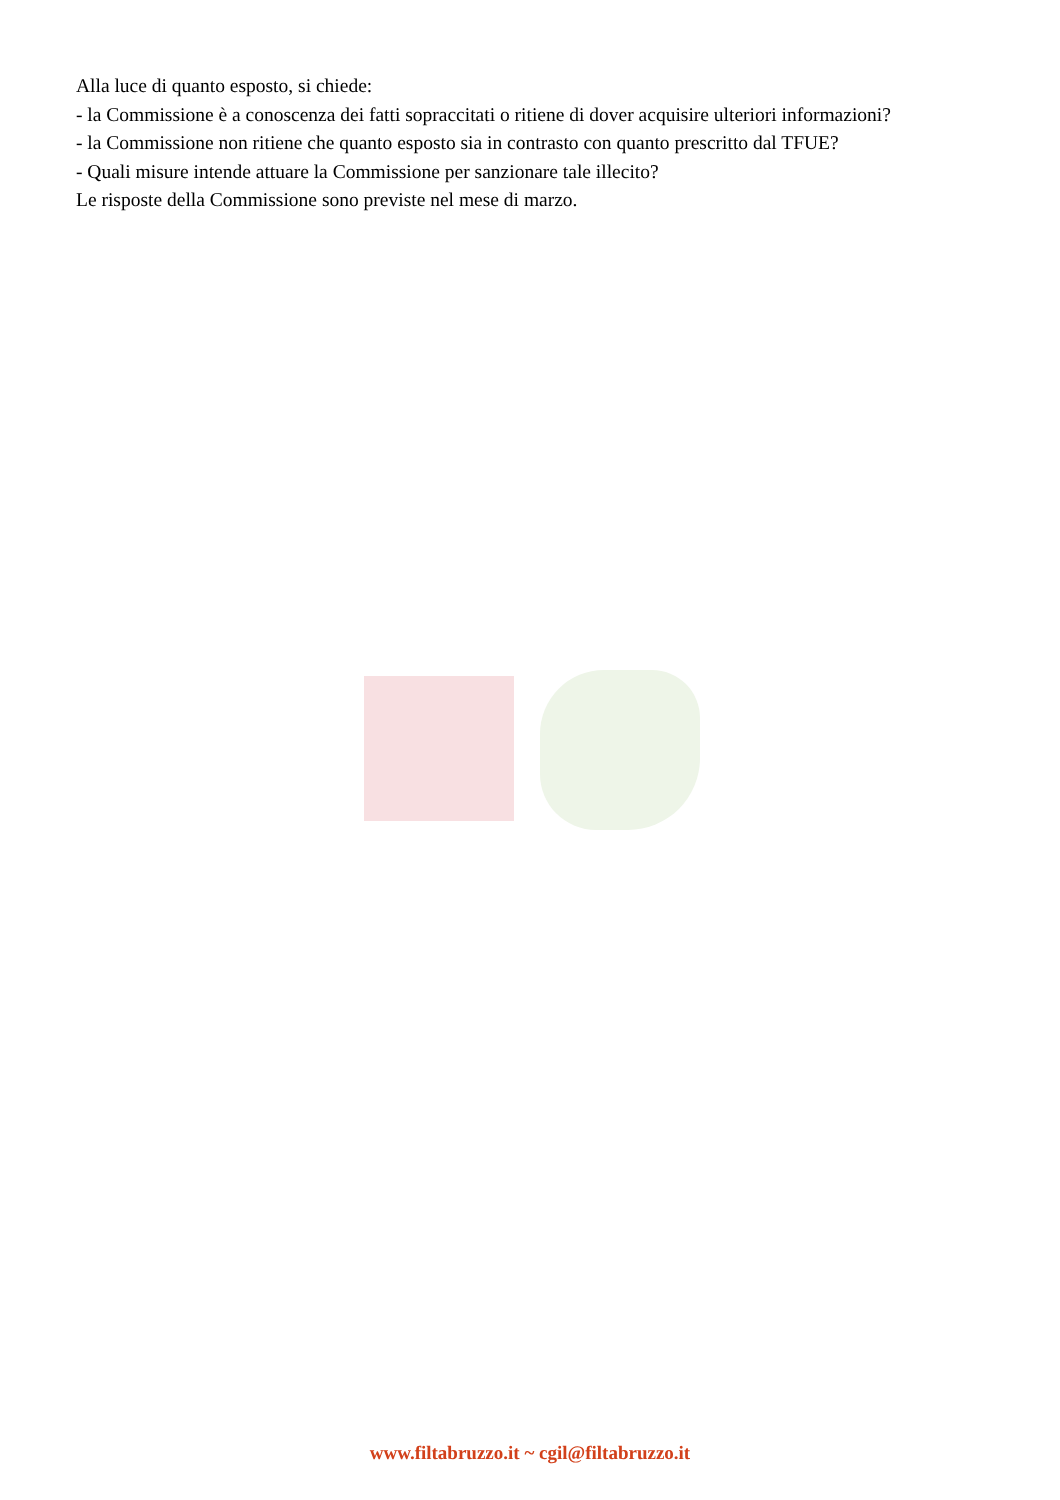Alla luce di quanto esposto, si chiede:
- la Commissione è a conoscenza dei fatti sopraccitati o ritiene di dover acquisire ulteriori informazioni?
- la Commissione non ritiene che quanto esposto sia in contrasto con quanto prescritto dal TFUE?
- Quali misure intende attuare la Commissione per sanzionare tale illecito?
Le risposte della Commissione sono previste nel mese di marzo.
www.filtabruzzo.it ~ cgil@filtabruzzo.it